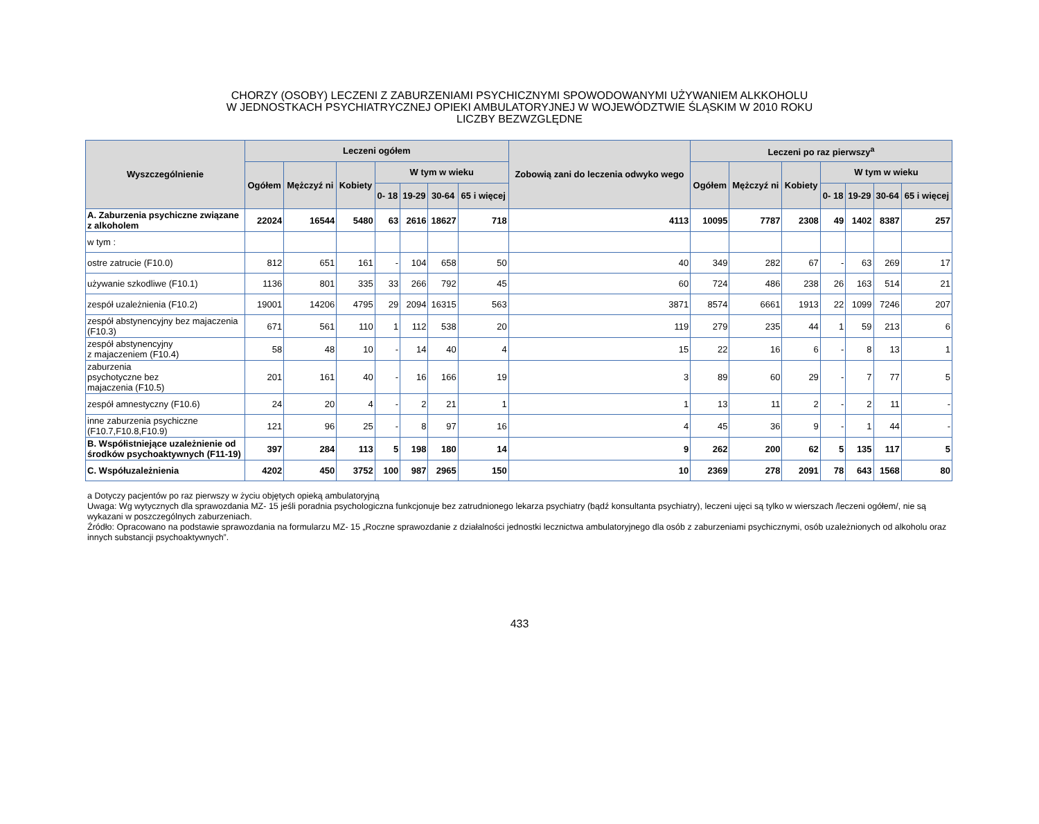CHORZY (OSOBY) LECZENI Z ZABURZENIAMI PSYCHICZNYMI SPOWODOWANYMI UŻYWANIEM ALKKOHOLU
W JEDNOSTKACH PSYCHIATRYCZNEJ OPIEKI AMBULATORYJNEJ W WOJEWÓDZTWIE ŚLĄSKIM W 2010 ROKU
LICZBY BEZWZGLĘDNE
| Wyszczególnienie | Leczeni ogółem | | | | | | | Zobowią zani do leczenia odwyko wego | Leczeni po raz pierwszy<sup>a</sup> | | | | | | |
| --- | --- | --- | --- | --- | --- | --- | --- | --- | --- | --- | --- | --- | --- | --- | --- |
| | Ogółem | Mężczyź ni | Kobiety | W tym w wieku | | | | | Ogółem | Mężczyź ni | Kobiety | W tym w wieku | | | |
| | | | | 0- 18 | 19-29 | 30-64 | 65 i więcej | | | | | 0- 18 | 19-29 | 30-64 | 65 i więcej |
| A. Zaburzenia psychiczne związane z alkoholem | 22024 | 16544 | 5480 | 63 | 2616 | 18627 | 718 | 4113 | 10095 | 7787 | 2308 | 49 | 1402 | 8387 | 257 |
| w tym : | | | | | | | | | | | | | | | |
| ostre zatrucie (F10.0) | 812 | 651 | 161 | - | 104 | 658 | 50 | 40 | 349 | 282 | 67 | - | 63 | 269 | 17 |
| używanie szkodliwe (F10.1) | 1136 | 801 | 335 | 33 | 266 | 792 | 45 | 60 | 724 | 486 | 238 | 26 | 163 | 514 | 21 |
| zespół uzależnienia (F10.2) | 19001 | 14206 | 4795 | 29 | 2094 | 16315 | 563 | 3871 | 8574 | 6661 | 1913 | 22 | 1099 | 7246 | 207 |
| zespół abstynencyjny bez majaczenia (F10.3) | 671 | 561 | 110 | 1 | 112 | 538 | 20 | 119 | 279 | 235 | 44 | 1 | 59 | 213 | 6 |
| zespół abstynencyjny z majaczeniem (F10.4) | 58 | 48 | 10 | - | 14 | 40 | 4 | 15 | 22 | 16 | 6 | - | 8 | 13 | 1 |
| zaburzenia psychotyczne bez majaczenia (F10.5) | 201 | 161 | 40 | - | 16 | 166 | 19 | 3 | 89 | 60 | 29 | - | 7 | 77 | 5 |
| zespół amnestyczny (F10.6) | 24 | 20 | 4 | - | 2 | 21 | 1 | 1 | 13 | 11 | 2 | - | 2 | 11 | - |
| inne zaburzenia psychiczne (F10.7,F10.8,F10.9) | 121 | 96 | 25 | - | 8 | 97 | 16 | 4 | 45 | 36 | 9 | - | 1 | 44 | - |
| B. Współistniejące uzależnienie od środków psychoaktywnych (F11-19) | 397 | 284 | 113 | 5 | 198 | 180 | 14 | 9 | 262 | 200 | 62 | 5 | 135 | 117 | 5 |
| C. Współuzależnienia | 4202 | 450 | 3752 | 100 | 987 | 2965 | 150 | 10 | 2369 | 278 | 2091 | 78 | 643 | 1568 | 80 |
a Dotyczy pacjentów po raz pierwszy w życiu objętych opieką ambulatoryjną
Uwaga: Wg wytycznych dla sprawozdania MZ- 15 jeśli poradnia psychologiczna funkcjonuje bez zatrudnionego lekarza psychiatry (bądź konsultanta psychiatry), leczeni ujęci są tylko w wierszach /leczeni ogółem/, nie są wykazani w poszczególnych zaburzeniach.
Źródło: Opracowano na podstawie sprawozdania na formularzu MZ- 15 „Roczne sprawozdanie z działalności jednostki lecznictwa ambulatoryjnego dla osób z zaburzeniami psychicznymi, osób uzależnionych od alkoholu oraz innych substancji psychoaktywnych”.
433